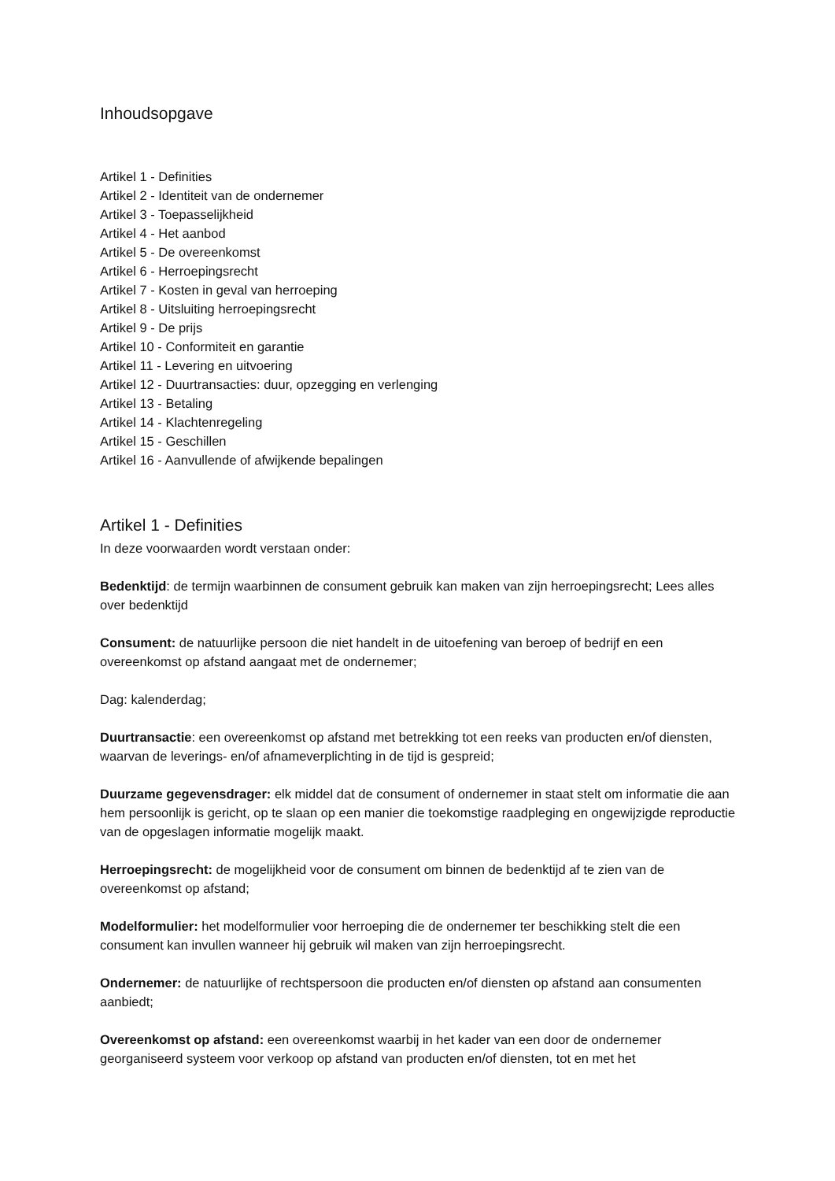Inhoudsopgave
Artikel 1 - Definities
Artikel 2 - Identiteit van de ondernemer
Artikel 3 - Toepasselijkheid
Artikel 4 - Het aanbod
Artikel 5 - De overeenkomst
Artikel 6 - Herroepingsrecht
Artikel 7 - Kosten in geval van herroeping
Artikel 8 - Uitsluiting herroepingsrecht
Artikel 9 - De prijs
Artikel 10 - Conformiteit en garantie
Artikel 11 - Levering en uitvoering
Artikel 12 - Duurtransacties: duur, opzegging en verlenging
Artikel 13 - Betaling
Artikel 14 - Klachtenregeling
Artikel 15 - Geschillen
Artikel 16 - Aanvullende of afwijkende bepalingen
Artikel 1 - Definities
In deze voorwaarden wordt verstaan onder:
Bedenktijd: de termijn waarbinnen de consument gebruik kan maken van zijn herroepingsrecht; Lees alles over bedenktijd
Consument: de natuurlijke persoon die niet handelt in de uitoefening van beroep of bedrijf en een overeenkomst op afstand aangaat met de ondernemer;
Dag: kalenderdag;
Duurtransactie: een overeenkomst op afstand met betrekking tot een reeks van producten en/of diensten, waarvan de leverings- en/of afnameverplichting in de tijd is gespreid;
Duurzame gegevensdrager: elk middel dat de consument of ondernemer in staat stelt om informatie die aan hem persoonlijk is gericht, op te slaan op een manier die toekomstige raadpleging en ongewijzigde reproductie van de opgeslagen informatie mogelijk maakt.
Herroepingsrecht: de mogelijkheid voor de consument om binnen de bedenktijd af te zien van de overeenkomst op afstand;
Modelformulier: het modelformulier voor herroeping die de ondernemer ter beschikking stelt die een consument kan invullen wanneer hij gebruik wil maken van zijn herroepingsrecht.
Ondernemer: de natuurlijke of rechtspersoon die producten en/of diensten op afstand aan consumenten aanbiedt;
Overeenkomst op afstand: een overeenkomst waarbij in het kader van een door de ondernemer georganiseerd systeem voor verkoop op afstand van producten en/of diensten, tot en met het